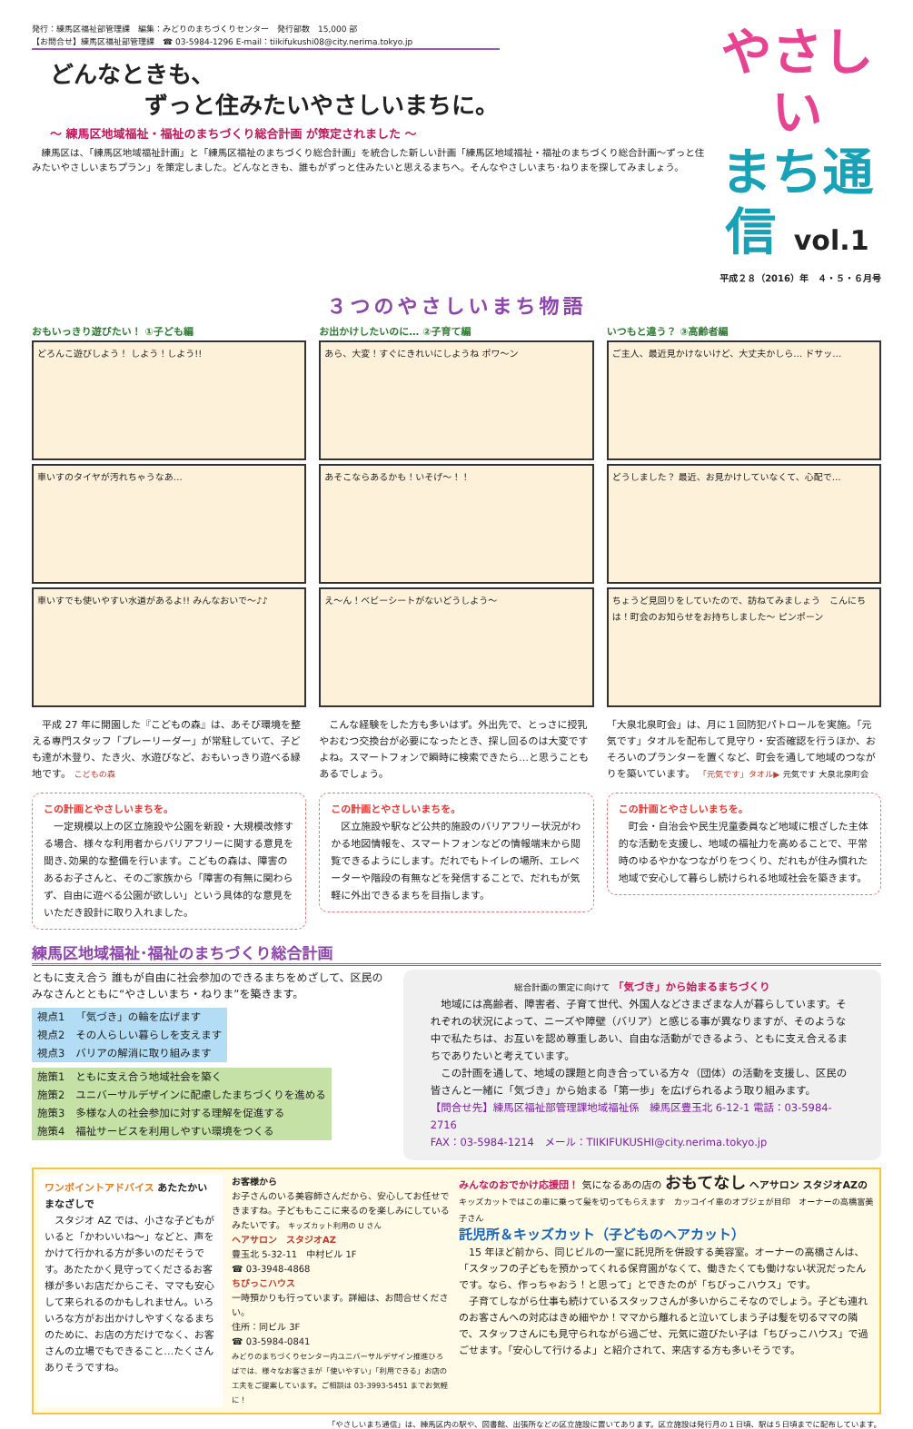発行：練馬区福祉部管理課　編集：みどりのまちづくりセンター　発行部数　15,000 部
【お問合せ】練馬区福祉部管理課　☎ 03-5984-1296 E-mail：tiikifukushi08@city.nerima.tokyo.jp
どんなときも、
　　　　ずっと住みたいやさしいまちに。
〜 練馬区地域福祉・福祉のまちづくり総合計画 が策定されました 〜
　練馬区は、「練馬区地域福祉計画」と「練馬区福祉のまちづくり総合計画」を統合した新しい計画「練馬区地域福祉・福祉のまちづくり総合計画〜ずっと住みたいやさしいまちプラン」を策定しました。どんなときも、誰もがずっと住みたいと思えるまちへ。そんなやさしいまち･ねりまを探してみましょう。
やさしい
まち通信 vol.1
平成２８（2016）年　４・５・６月号
３つのやさしいまち物語
おもいっきり遊びたい！ ①子ども編
どろんこ遊びしよう！ しよう！しよう!!
車いすのタイヤが汚れちゃうなあ…
車いすでも使いやすい水道があるよ!! みんなおいで〜♪♪
　平成 27 年に開園した『こどもの森』は、あそび環境を整える専門スタッフ「プレーリーダー」が常駐していて、子ども達が木登り、たき火、水遊びなど、おもいっきり遊べる緑地です。 こどもの森
この計画とやさしいまちを。
　一定規模以上の区立施設や公園を新設・大規模改修する場合、様々な利用者からバリアフリーに関する意見を聞き､効果的な整備を行います。こどもの森は、障害のあるお子さんと、そのご家族から「障害の有無に関わらず、自由に遊べる公園が欲しい」という具体的な意見をいただき設計に取り入れました。
お出かけしたいのに… ②子育て編
あら、大変！すぐにきれいにしようね ポワ〜ン
あそこならあるかも！いそげ〜！！
え〜ん！ベビーシートがないどうしよう〜
　こんな経験をした方も多いはず。外出先で、とっさに授乳やおむつ交換台が必要になったとき、探し回るのは大変ですよね。スマートフォンで瞬時に検索できたら…と思うこともあるでしょう。
この計画とやさしいまちを。
　区立施設や駅など公共的施設のバリアフリー状況がわかる地図情報を、スマートフォンなどの情報端末から閲覧できるようにします。だれでもトイレの場所、エレベーターや階段の有無などを発信することで、だれもが気軽に外出できるまちを目指します。
いつもと違う？ ③高齢者編
ご主人、最近見かけないけど、大丈夫かしら… ドサッ…
どうしました？ 最近、お見かけしていなくて、心配で…
ちょうど見回りをしていたので、訪ねてみましょう　こんにちは！町会のお知らせをお持ちしました〜 ピンポーン
「大泉北泉町会」は、月に１回防犯パトロールを実施。「元気です」タオルを配布して見守り・安否確認を行うほか、おそろいのプランターを置くなど、町会を通して地域のつながりを築いています。 「元気です」タオル▶ 元気です 大泉北泉町会
この計画とやさしいまちを。
　町会・自治会や民生児童委員など地域に根ざした主体的な活動を支援し、地域の福祉力を高めることで、平常時のゆるやかなつながりをつくり、だれもが住み慣れた地域で安心して暮らし続けられる地域社会を築きます。
練馬区地域福祉･福祉のまちづくり総合計画
ともに支え合う 誰もが自由に社会参加のできるまちをめざして、区民のみなさんとともに“やさしいまち・ねりま”を築きます。
| 視点1 | 「気づき」の輪を広げます |
| 視点2 | その人らしい暮らしを支えます |
| 視点3 | バリアの解消に取り組みます |
| 施策1 | ともに支え合う地域社会を築く |
| 施策2 | ユニバーサルデザインに配慮したまちづくりを進める |
| 施策3 | 多様な人の社会参加に対する理解を促進する |
| 施策4 | 福祉サービスを利用しやすい環境をつくる |
総合計画の策定に向けて 「気づき」から始まるまちづくり
　地域には高齢者、障害者、子育て世代、外国人などさまざまな人が暮らしています。それぞれの状況によって、ニーズや障壁（バリア）と感じる事が異なりますが、そのような中で私たちは、お互いを認め尊重しあい、自由な活動ができるよう、ともに支え合えるまちでありたいと考えています。
　この計画を通して、地域の課題と向き合っている方々（団体）の活動を支援し、区民の皆さんと一緒に「気づき」から始まる「第一歩」を広げられるよう取り組みます。
【問合せ先】練馬区福祉部管理課地域福祉係　練馬区豊玉北 6-12-1 電話：03-5984-2716
FAX：03-5984-1214　メール：TIIKIFUKUSHI@city.nerima.tokyo.jp
ワンポイントアドバイス あたたかいまなざしで
　スタジオ AZ では、小さな子どもがいると「かわいいね〜」などと、声をかけて行かれる方が多いのだそうです。あたたかく見守ってくださるお客様が多いお店だからこそ、ママも安心して来られるのかもしれません。いろいろな方がお出かけしやすくなるまちのために、お店の方だけでなく、お客さんの立場でもできること…たくさんありそうですね。
お客様から
お子さんのいる美容師さんだから、安心してお任せできますね。子どももここに来るのを楽しみにしているみたいです。 キッズカット利用の U さん
ヘアサロン　スタジオAZ
豊玉北 5-32-11　中村ビル 1F
☎ 03-3948-4868
ちびっこハウス
一時預かりも行っています。詳細は、お問合せください。
住所：同ビル 3F
☎ 03-5984-0841
みどりのまちづくりセンター内ユニバーサルデザイン推進ひろばでは、様々なお客さまが「使いやすい」「利用できる」お店の工夫をご提案しています。ご相談は 03-3993-5451 までお気軽に！
みんなのおでかけ応援団！ 気になるあの店の おもてなし ヘアサロン スタジオAZの
キッズカットではこの車に乗って髪を切ってもらえます　カッコイイ車のオブジェが目印　オーナーの高橋富美子さん
託児所＆キッズカット（子どものヘアカット）
　15 年ほど前から、同じビルの一室に託児所を併設する美容室。オーナーの高橋さんは、「スタッフの子どもを預かってくれる保育園がなくて、働きたくても働けない状況だったんです。なら、作っちゃおう！と思って」とできたのが「ちびっこハウス」です。
　子育てしながら仕事も続けているスタッフさんが多いからこそなのでしょう。子ども連れのお客さんへの対応はきめ細やか！ママから離れると泣いてしまう子は髪を切るママの隣で、スタッフさんにも見守られながら過ごせ、元気に遊びたい子は「ちびっこハウス」で過ごせます。「安心して行けるよ」と紹介されて、来店する方も多いそうです。
「やさしいまち通信」は、練馬区内の駅や、図書館、出張所などの区立施設に置いてあります。区立施設は発行月の１日頃、駅は５日頃までに配布しています。